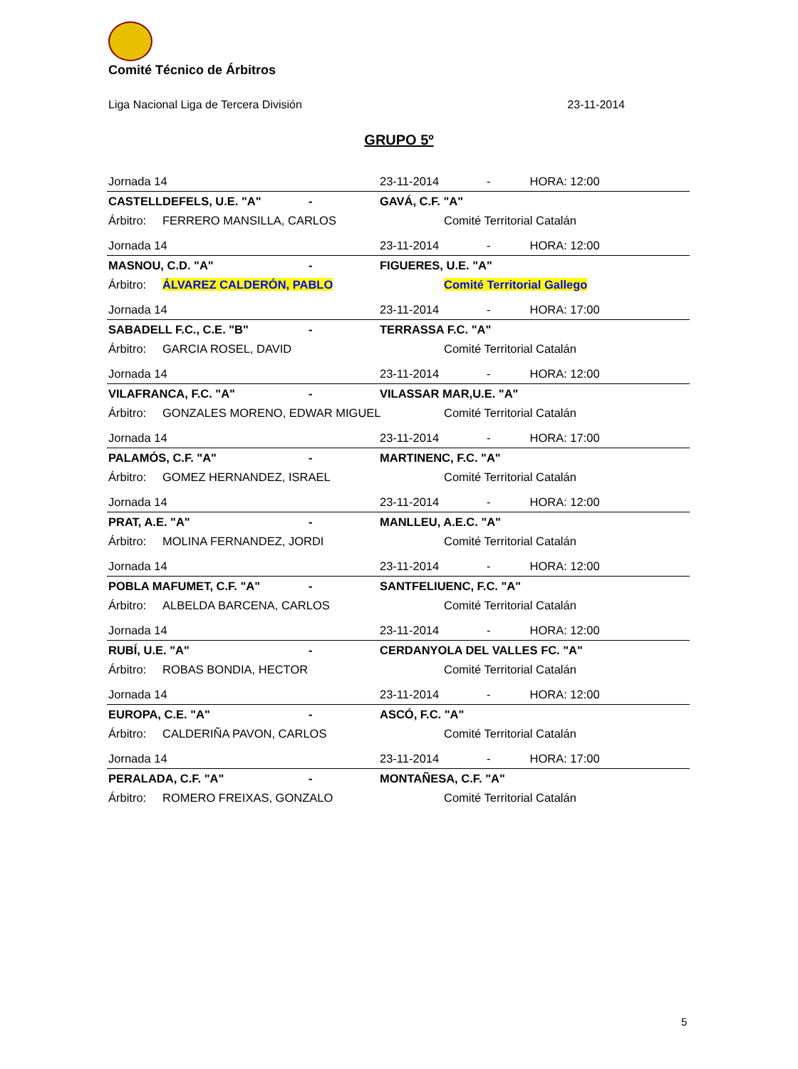Comité Técnico de Árbitros
Liga Nacional Liga de Tercera División 23-11-2014
GRUPO 5º
| Jornada 14 | | | 23-11-2014 | | - HORA: 12:00 |
| CASTELLDEFELS, U.E. "A" | | - | GAVÁ, C.F. "A" | | |
| Árbitro: | FERRERO MANSILLA, CARLOS | | | Comité Territorial Catalán | |
| Jornada 14 | | | 23-11-2014 | | - HORA: 12:00 |
| MASNOU, C.D. "A" | | - | FIGUERES, U.E. "A" | | |
| Árbitro: | ÁLVAREZ CALDERÓN, PABLO | | | Comité Territorial Gallego | |
| Jornada 14 | | | 23-11-2014 | | - HORA: 17:00 |
| SABADELL F.C., C.E. "B" | | - | TERRASSA F.C. "A" | | |
| Árbitro: | GARCIA ROSEL, DAVID | | | Comité Territorial Catalán | |
| Jornada 14 | | | 23-11-2014 | | - HORA: 12:00 |
| VILAFRANCA, F.C. "A" | | - | VILASSAR MAR,U.E. "A" | | |
| Árbitro: | GONZALES MORENO, EDWAR MIGUEL | | | Comité Territorial Catalán | |
| Jornada 14 | | | 23-11-2014 | | - HORA: 17:00 |
| PALAMÓS, C.F. "A" | | - | MARTINENC, F.C. "A" | | |
| Árbitro: | GOMEZ HERNANDEZ, ISRAEL | | | Comité Territorial Catalán | |
| Jornada 14 | | | 23-11-2014 | | - HORA: 12:00 |
| PRAT, A.E. "A" | | - | MANLLEU, A.E.C. "A" | | |
| Árbitro: | MOLINA FERNANDEZ, JORDI | | | Comité Territorial Catalán | |
| Jornada 14 | | | 23-11-2014 | | - HORA: 12:00 |
| POBLA MAFUMET, C.F. "A" | | - | SANTFELIUENC, F.C. "A" | | |
| Árbitro: | ALBELDA BARCENA, CARLOS | | | Comité Territorial Catalán | |
| Jornada 14 | | | 23-11-2014 | | - HORA: 12:00 |
| RUBÍ, U.E. "A" | | - | CERDANYOLA DEL VALLES FC. "A" | | |
| Árbitro: | ROBAS BONDIA, HECTOR | | | Comité Territorial Catalán | |
| Jornada 14 | | | 23-11-2014 | | - HORA: 12:00 |
| EUROPA, C.E. "A" | | - | ASCÓ, F.C. "A" | | |
| Árbitro: | CALDERIÑA PAVON, CARLOS | | | Comité Territorial Catalán | |
| Jornada 14 | | | 23-11-2014 | | - HORA: 17:00 |
| PERALADA, C.F. "A" | | - | MONTAÑESA, C.F. "A" | | |
| Árbitro: | ROMERO FREIXAS, GONZALO | | | Comité Territorial Catalán | |
5